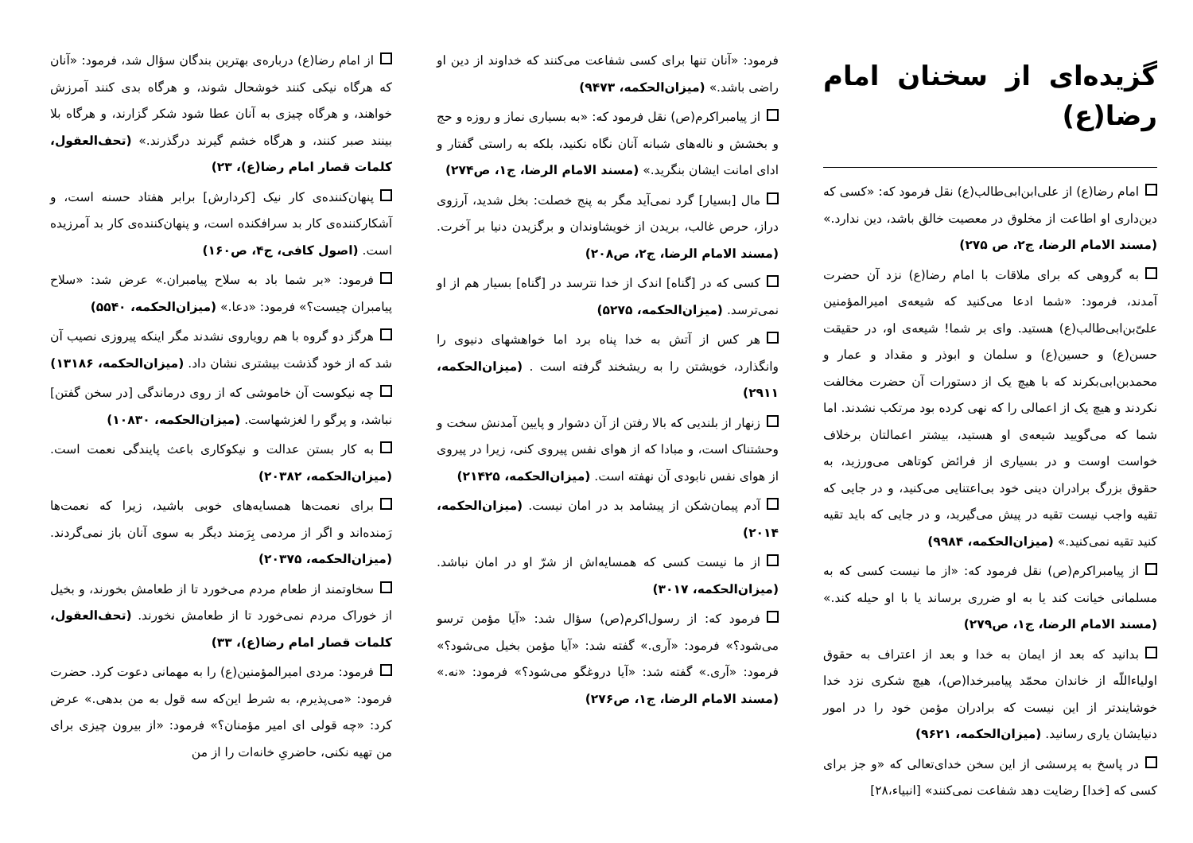گزیده‌ای از سخنان امام رضا(ع)
امام رضا(ع) از علی‌ابن‌ابی‌طالب(ع) نقل فرمود که: «کسی که دین‌داری او اطاعت از مخلوق در معصیت خالق باشد، دین ندارد.» (مسند الامام الرضا، ج۲، ص ۲۷۵)
به گروهی که برای ملاقات با امام رضا(ع) نزد آن حضرت آمدند، فرمود: «شما ادعا می‌کنید که شیعه‌ی امیرالمؤمنین علیّ‌بن‌ابی‌طالب(ع) هستید. وای بر شما! شیعه‌ی او، در حقیقت حسن(ع) و حسین(ع) و سلمان و ابوذر و مقداد و عمار و محمدبن‌ابی‌بکرند که با هیچ یک از دستورات آن حضرت مخالفت نکردند و هیچ یک از اعمالی را که نهی کرده بود مرتکب نشدند. اما شما که می‌گویید شیعه‌ی او هستید، بیشتر اعمالتان برخلاف خواست اوست و در بسیاری از فرائض کوتاهی می‌ورزید، به حقوق بزرگ برادران دینی خود بی‌اعتنایی می‌کنید، و در جایی که تقیه واجب نیست تقیه در پیش می‌گیرید، و در جایی که باید تقیه کنید تقیه نمی‌کنید.» (میزان‌الحکمه، ۹۹۸۴)
از پیامبراکرم(ص) نقل فرمود که: «از ما نیست کسی که به مسلمانی خیانت کند یا به او ضرری برساند یا با او حیله کند.» (مسند الامام الرضا، ج۱، ص۲۷۹)
بدانید که بعد از ایمان به خدا و بعد از اعتراف به حقوق اولیاءاللّه از خاندان محمّد پیامبرخدا(ص)، هیچ شکری نزد خدا خوشایندتر از این نیست که برادران مؤمن خود را در امور دنیایشان یاری رسانید. (میزان‌الحکمه، ۹۶۲۱)
در پاسخ به پرسشی از این سخن خدای‌تعالی که «و جز برای کسی که [خدا] رضایت دهد شفاعت نمی‌کنند» [انبیاء،۲۸]
فرمود: «آنان تنها برای کسی شفاعت می‌کنند که خداوند از دین او راضی باشد.» (میزان‌الحکمه، ۹۴۷۳)
از پیامبراکرم(ص) نقل فرمود که: «به بسیاری نماز و روزه و حج و بخشش و ناله‌های شبانه آنان نگاه نکنید، بلکه به راستی گفتار و ادای امانت ایشان بنگرید.» (مسند الامام الرضا، ج۱، ص۲۷۴)
مال [بسیار] گرد نمی‌آید مگر به پنج خصلت: بخل شدید، آرزوی دراز، حرص غالب، بریدن از خویشاوندان و برگزیدن دنیا بر آخرت. (مسند الامام الرضا، ج۲، ص۲۰۸)
کسی که در [گناه] اندک از خدا نترسد در [گناه] بسیار هم از او نمی‌ترسد. (میزان‌الحکمه، ۵۲۷۵)
هر کس از آتش به خدا پناه برد اما خواهشهای دنیوی را وانگذارد، خویشتن را به ریشخند گرفته است . (میزان‌الحکمه، ۲۹۱۱)
زنهار از بلندیی که بالا رفتن از آن دشوار و پایین آمدنش سخت و وحشتناک است، و مبادا که از هوای نفس پیروی کنی، زیرا در پیروی از هوای نفس نابودی آن نهفته است. (میزان‌الحکمه، ۲۱۴۲۵)
آدم پیمان‌شکن از پیشامد بد در امان نیست. (میزان‌الحکمه، ۲۰۱۴)
از ما نیست کسی که همسایه‌اش از شرّ او در امان نباشد. (میزان‌الحکمه، ۳۰۱۷)
فرمود که: از رسول‌اکرم(ص) سؤال شد: «آیا مؤمن ترسو می‌شود؟» فرمود: «آری.» گفته شد: «آیا مؤمن بخیل می‌شود؟» فرمود: «آری.» گفته شد: «آیا دروغگو می‌شود؟» فرمود: «نه.» (مسند الامام الرضا، ج۱، ص۲۷۶)
از امام رضا(ع) درباره‌ی بهترین بندگان سؤال شد، فرمود: «آنان که هرگاه نیکی کنند خوشحال شوند، و هرگاه بدی کنند آمرزش خواهند، و هرگاه چیزی به آنان عطا شود شکر گزارند، و هرگاه بلا بینند صبر کنند، و هرگاه خشم گیرند درگذرند.» (تحف‌العقول، کلمات قصار امام رضا(ع)، ۲۳)
پنهان‌کننده‌ی کار نیک [کردارش] برابر هفتاد حسنه است، و آشکارکننده‌ی کار بد سرافکنده است، و پنهان‌کننده‌ی کار بد آمرزیده است. (اصول کافی، ج۴، ص۱۶۰)
فرمود: «بر شما باد به سلاح پیامبران.» عرض شد: «سلاح پیامبران چیست؟» فرمود: «دعا.» (میزان‌الحکمه، ۵۵۴۰)
هرگز دو گروه با هم رویاروی نشدند مگر اینکه پیروزی نصیب آن شد که از خود گذشت بیشتری نشان داد. (میزان‌الحکمه، ۱۳۱۸۶)
چه نیکوست آن خاموشی که از روی درماندگی [در سخن گفتن] نباشد، و پرگو را لغزشهاست. (میزان‌الحکمه، ۱۰۸۳۰)
به کار بستن عدالت و نیکوکاری باعث پایندگی نعمت است. (میزان‌الحکمه، ۲۰۳۸۲)
برای نعمت‌ها همسایه‌های خوبی باشید، زیرا که نعمت‌ها رَمنده‌اند و اگر از مردمی بِرَمند دیگر به سوی آنان باز نمی‌گردند. (میزان‌الحکمه، ۲۰۳۷۵)
سخاوتمند از طعام مردم می‌خورد تا از طعامش بخورند، و بخیل از خوراک مردم نمی‌خورد تا از طعامش نخورند. (تحف‌العقول، کلمات قصار امام رضا(ع)، ۳۳)
فرمود: مردی امیرالمؤمنین(ع) را به مهمانی دعوت کرد. حضرت فرمود: «می‌پذیرم، به شرط این‌که سه قول به من بدهی.» عرض کرد: «چه قولی ای امیر مؤمنان؟» فرمود: «از بیرون چیزی برای من تهیه نکنی، حاضریِ خانه‌ات را از من